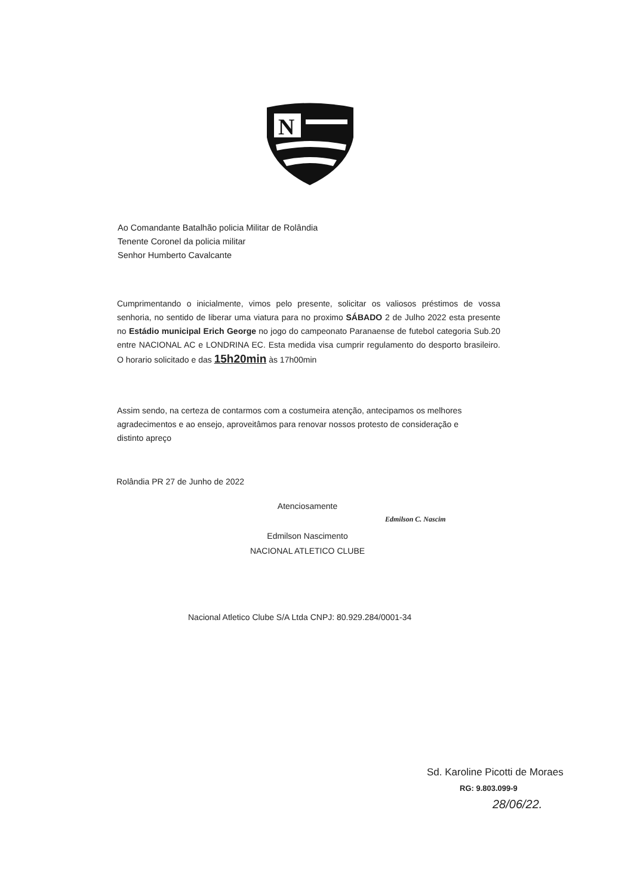N
Ao Comandante Batalhão policia Militar de Rolândia
Tenente Coronel da policia militar
Senhor Humberto Cavalcante
Cumprimentando o inicialmente, vimos pelo presente, solicitar os valiosos préstimos de vossa senhoria, no sentido de liberar uma viatura para no proximo SÁBADO 2 de Julho 2022 esta presente no Estádio municipal Erich George no jogo do campeonato Paranaense de futebol categoria Sub.20 entre NACIONAL AC e LONDRINA EC. Esta medida visa cumprir regulamento do desporto brasileiro. O horario solicitado e das 15h20min às 17h00min
Assim sendo, na certeza de contarmos com a costumeira atenção, antecipamos os melhores agradecimentos e ao ensejo, aproveitâmos para renovar nossos protesto de consideração e distinto apreço
Rolândia PR 27 de Junho de 2022
Atenciosamente
Edmilson Nascimento
NACIONAL ATLETICO CLUBE
Edmilson C. Nascim
Nacional Atletico Clube S/A Ltda CNPJ: 80.929.284/0001-34
Sd. Karoline Picotti de Moraes
RG: 9.803.099-9
28/06/22.